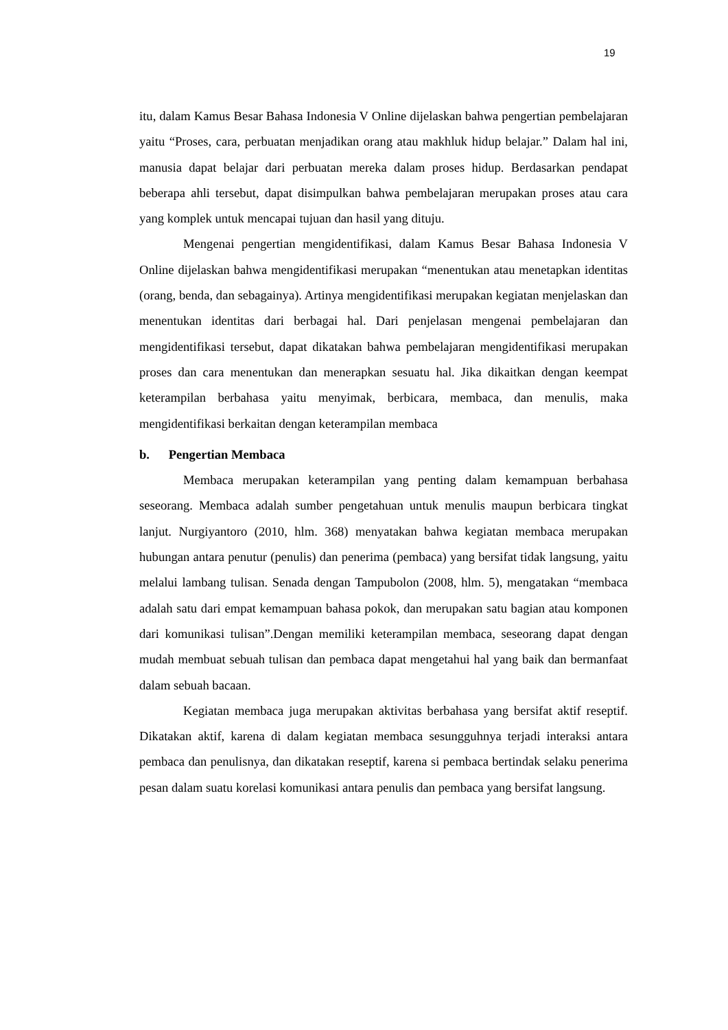19
itu, dalam Kamus Besar Bahasa Indonesia V Online dijelaskan bahwa pengertian pembelajaran yaitu “Proses, cara, perbuatan menjadikan orang atau makhluk hidup belajar.” Dalam hal ini, manusia dapat belajar dari perbuatan mereka dalam proses hidup. Berdasarkan pendapat beberapa ahli tersebut, dapat disimpulkan bahwa pembelajaran merupakan proses atau cara yang komplek untuk mencapai tujuan dan hasil yang dituju.
Mengenai pengertian mengidentifikasi, dalam Kamus Besar Bahasa Indonesia V Online dijelaskan bahwa mengidentifikasi merupakan “menentukan atau menetapkan identitas (orang, benda, dan sebagainya). Artinya mengidentifikasi merupakan kegiatan menjelaskan dan menentukan identitas dari berbagai hal. Dari penjelasan mengenai pembelajaran dan mengidentifikasi tersebut, dapat dikatakan bahwa pembelajaran mengidentifikasi merupakan proses dan cara menentukan dan menerapkan sesuatu hal. Jika dikaitkan dengan keempat keterampilan berbahasa yaitu menyimak, berbicara, membaca, dan menulis, maka mengidentifikasi berkaitan dengan keterampilan membaca
b. Pengertian Membaca
Membaca merupakan keterampilan yang penting dalam kemampuan berbahasa seseorang. Membaca adalah sumber pengetahuan untuk menulis maupun berbicara tingkat lanjut. Nurgiyantoro (2010, hlm. 368) menyatakan bahwa kegiatan membaca merupakan hubungan antara penutur (penulis) dan penerima (pembaca) yang bersifat tidak langsung, yaitu melalui lambang tulisan. Senada dengan Tampubolon (2008, hlm. 5), mengatakan “membaca adalah satu dari empat kemampuan bahasa pokok, dan merupakan satu bagian atau komponen dari komunikasi tulisan”.Dengan memiliki keterampilan membaca, seseorang dapat dengan mudah membuat sebuah tulisan dan pembaca dapat mengetahui hal yang baik dan bermanfaat dalam sebuah bacaan.
Kegiatan membaca juga merupakan aktivitas berbahasa yang bersifat aktif reseptif. Dikatakan aktif, karena di dalam kegiatan membaca sesungguhnya terjadi interaksi antara pembaca dan penulisnya, dan dikatakan reseptif, karena si pembaca bertindak selaku penerima pesan dalam suatu korelasi komunikasi antara penulis dan pembaca yang bersifat langsung.